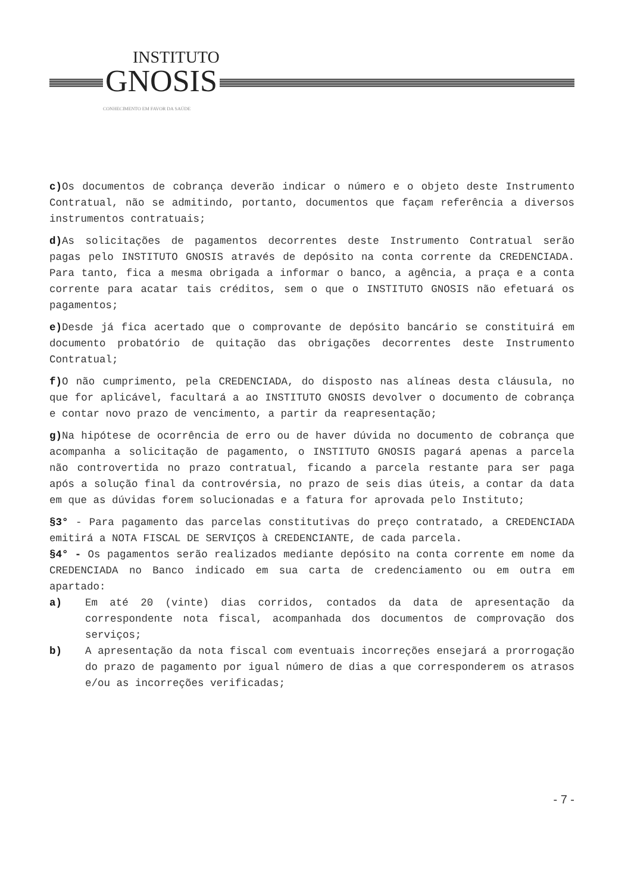INSTITUTO
GNOSIS
CONHECIMENTO EM FAVOR DA SAÚDE
c) Os documentos de cobrança deverão indicar o número e o objeto deste Instrumento Contratual, não se admitindo, portanto, documentos que façam referência a diversos instrumentos contratuais;
d) As solicitações de pagamentos decorrentes deste Instrumento Contratual serão pagas pelo INSTITUTO GNOSIS através de depósito na conta corrente da CREDENCIADA. Para tanto, fica a mesma obrigada a informar o banco, a agência, a praça e a conta corrente para acatar tais créditos, sem o que o INSTITUTO GNOSIS não efetuará os pagamentos;
e) Desde já fica acertado que o comprovante de depósito bancário se constituirá em documento probatório de quitação das obrigações decorrentes deste Instrumento Contratual;
f) O não cumprimento, pela CREDENCIADA, do disposto nas alíneas desta cláusula, no que for aplicável, facultará a ao INSTITUTO GNOSIS devolver o documento de cobrança e contar novo prazo de vencimento, a partir da reapresentação;
g) Na hipótese de ocorrência de erro ou de haver dúvida no documento de cobrança que acompanha a solicitação de pagamento, o INSTITUTO GNOSIS pagará apenas a parcela não controvertida no prazo contratual, ficando a parcela restante para ser paga após a solução final da controvérsia, no prazo de seis dias úteis, a contar da data em que as dúvidas forem solucionadas e a fatura for aprovada pelo Instituto;
§3° - Para pagamento das parcelas constitutivas do preço contratado, a CREDENCIADA emitirá a NOTA FISCAL DE SERVIÇOS à CREDENCIANTE, de cada parcela.
§4° - Os pagamentos serão realizados mediante depósito na conta corrente em nome da CREDENCIADA no Banco indicado em sua carta de credenciamento ou em outra em apartado:
a) Em até 20 (vinte) dias corridos, contados da data de apresentação da correspondente nota fiscal, acompanhada dos documentos de comprovação dos serviços;
b) A apresentação da nota fiscal com eventuais incorreções ensejará a prorrogação do prazo de pagamento por igual número de dias a que corresponderem os atrasos e/ou as incorreções verificadas;
- 7 -